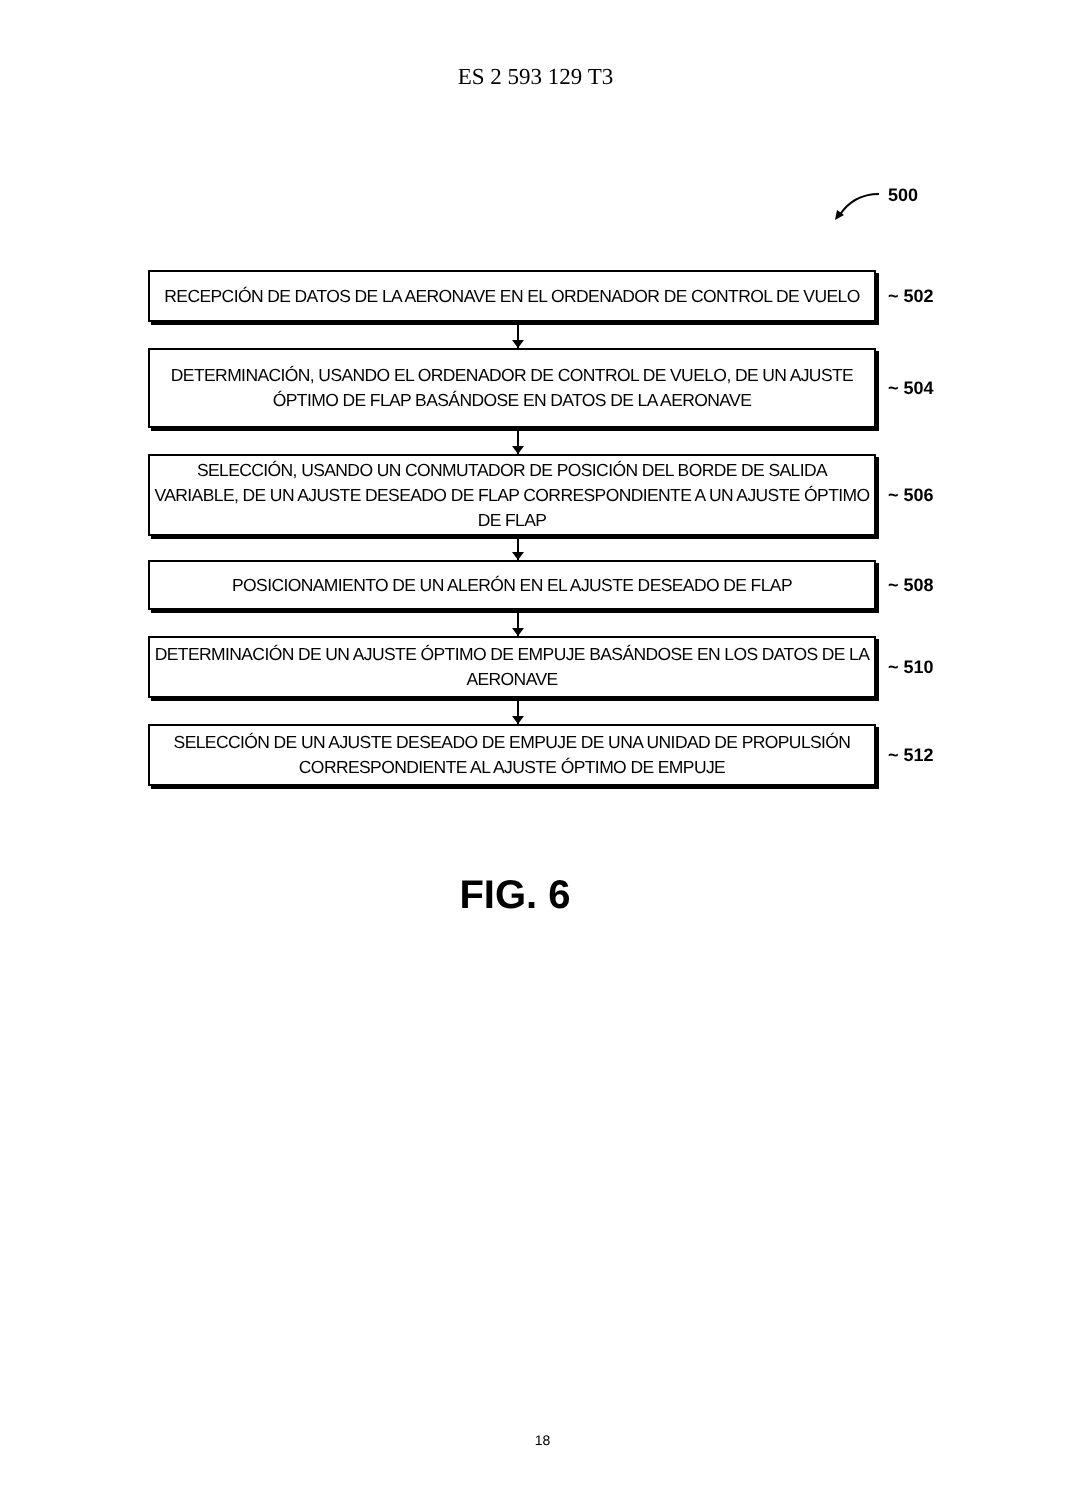ES 2 593 129 T3
500
RECEPCIÓN DE DATOS DE LA AERONAVE EN EL ORDENADOR DE CONTROL DE VUELO
~ 502
DETERMINACIÓN, USANDO EL ORDENADOR DE CONTROL DE VUELO, DE UN AJUSTE ÓPTIMO DE FLAP BASÁNDOSE EN DATOS DE LA AERONAVE
~ 504
SELECCIÓN, USANDO UN CONMUTADOR DE POSICIÓN DEL BORDE DE SALIDA VARIABLE, DE UN AJUSTE DESEADO DE FLAP CORRESPONDIENTE A UN AJUSTE ÓPTIMO DE FLAP
~ 506
POSICIONAMIENTO DE UN ALERÓN EN EL AJUSTE DESEADO DE FLAP
~ 508
DETERMINACIÓN DE UN AJUSTE ÓPTIMO DE EMPUJE BASÁNDOSE EN LOS DATOS DE LA AERONAVE
~ 510
SELECCIÓN DE UN AJUSTE DESEADO DE EMPUJE DE UNA UNIDAD DE PROPULSIÓN CORRESPONDIENTE AL AJUSTE ÓPTIMO DE EMPUJE
~ 512
FIG. 6
18